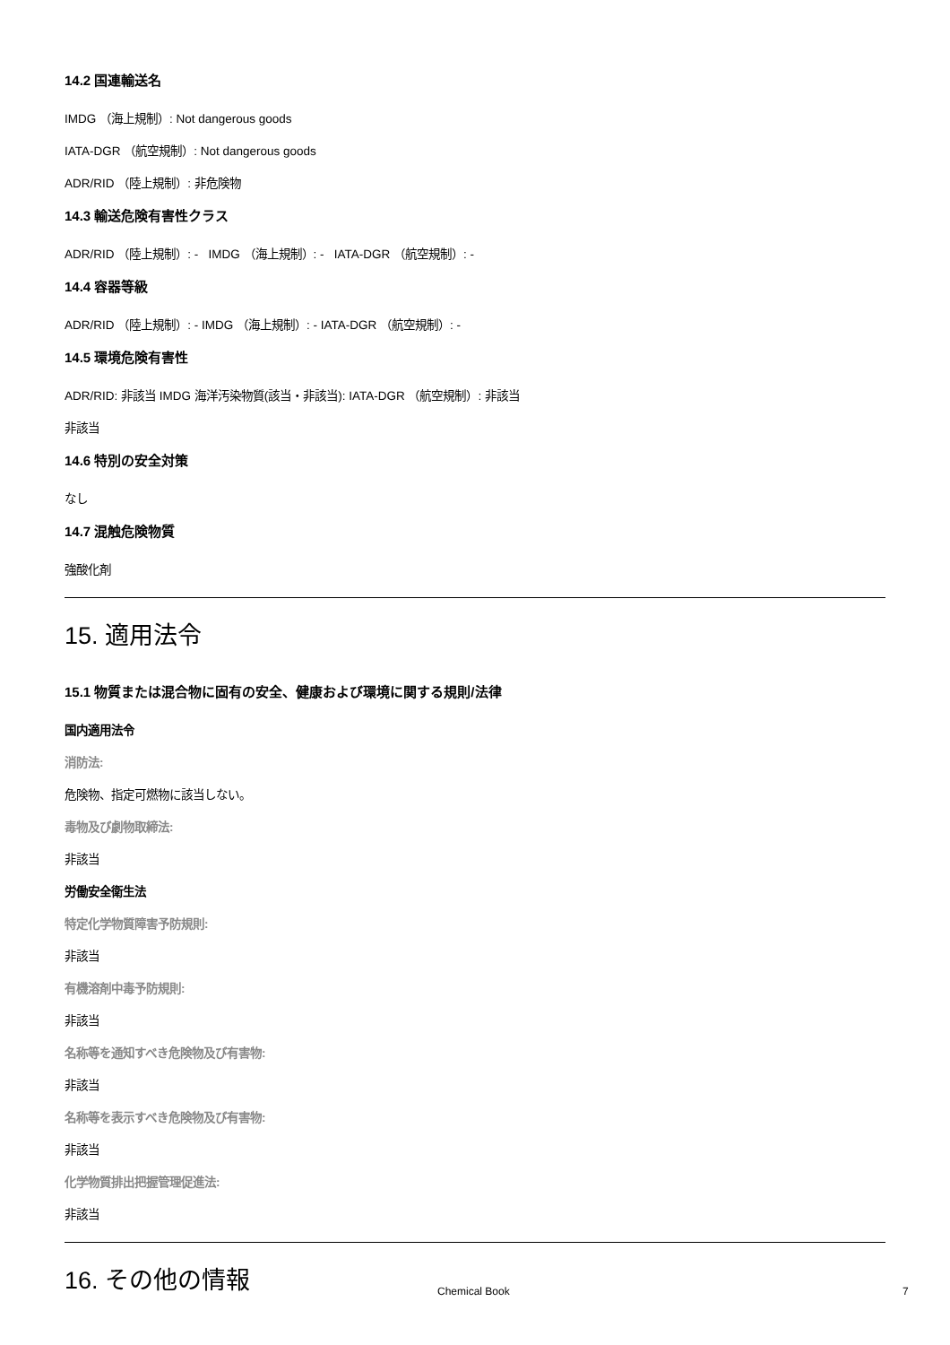14.2 国連輸送名
IMDG （海上規制）: Not dangerous goods
IATA-DGR （航空規制）: Not dangerous goods
ADR/RID （陸上規制）: 非危険物
14.3 輸送危険有害性クラス
ADR/RID （陸上規制）: - IMDG （海上規制）: - IATA-DGR （航空規制）: -
14.4 容器等級
ADR/RID （陸上規制）: - IMDG （海上規制）: - IATA-DGR （航空規制）: -
14.5 環境危険有害性
ADR/RID: 非該当 IMDG 海洋汚染物質(該当・非該当): IATA-DGR （航空規制）: 非該当
非該当
14.6 特別の安全対策
なし
14.7 混触危険物質
強酸化剤
15. 適用法令
15.1 物質または混合物に固有の安全、健康および環境に関する規則/法律
国内適用法令
消防法:
危険物、指定可燃物に該当しない。
毒物及び劇物取締法:
非該当
労働安全衛生法
特定化学物質障害予防規則:
非該当
有機溶剤中毒予防規則:
非該当
名称等を通知すべき危険物及び有害物:
非該当
名称等を表示すべき危険物及び有害物:
非該当
化学物質排出把握管理促進法:
非該当
16. その他の情報
Chemical Book 7